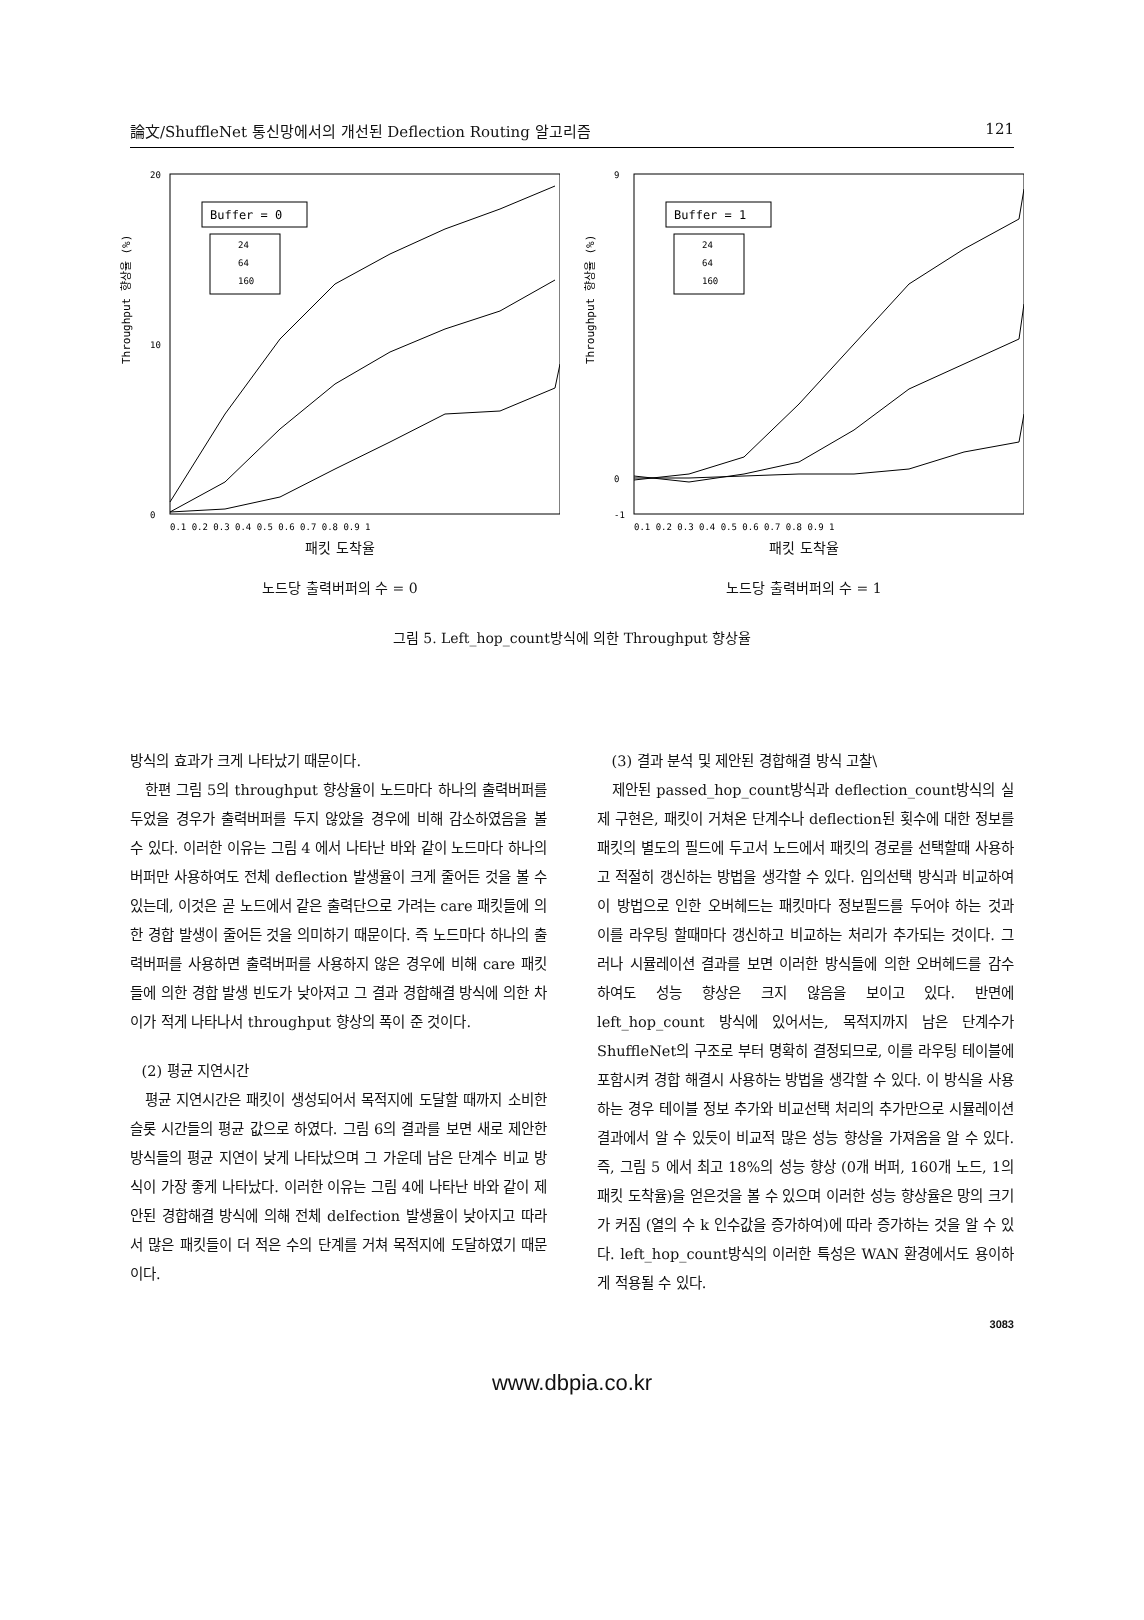論文/ShuffleNet 통신망에서의 개선된 Deflection Routing 알고리즘 121
Throughput 향상율 (%)
20
0
10
Buffer = 0
24
64
160
0.1 0.2 0.3 0.4 0.5 0.6 0.7 0.8 0.9 1
패킷 도착율
노드당 출력버퍼의 수 = 0
Throughput 향상율 (%)
9
-1
0
Buffer = 1
24
64
160
0.1 0.2 0.3 0.4 0.5 0.6 0.7 0.8 0.9 1
패킷 도착율
노드당 출력버퍼의 수 = 1
그림 5. Left_hop_count방식에 의한 Throughput 향상율
방식의 효과가 크게 나타났기 때문이다.
한편 그림 5의 throughput 향상율이 노드마다 하나의 출력버퍼를 두었을 경우가 출력버퍼를 두지 않았을 경우에 비해 감소하였음을 볼 수 있다. 이러한 이유는 그림 4 에서 나타난 바와 같이 노드마다 하나의 버퍼만 사용하여도 전체 deflection 발생율이 크게 줄어든 것을 볼 수 있는데, 이것은 곧 노드에서 같은 출력단으로 가려는 care 패킷들에 의한 경합 발생이 줄어든 것을 의미하기 때문이다. 즉 노드마다 하나의 출력버퍼를 사용하면 출력버퍼를 사용하지 않은 경우에 비해 care 패킷들에 의한 경합 발생 빈도가 낮아져고 그 결과 경합해결 방식에 의한 차이가 적게 나타나서 throughput 향상의 폭이 준 것이다.
(2) 평균 지연시간
평균 지연시간은 패킷이 생성되어서 목적지에 도달할 때까지 소비한 슬롯 시간들의 평균 값으로 하였다. 그림 6의 결과를 보면 새로 제안한 방식들의 평균 지연이 낮게 나타났으며 그 가운데 남은 단계수 비교 방식이 가장 좋게 나타났다. 이러한 이유는 그림 4에 나타난 바와 같이 제안된 경합해결 방식에 의해 전체 delfection 발생율이 낮아지고 따라서 많은 패킷들이 더 적은 수의 단계를 거쳐 목적지에 도달하였기 때문이다.
(3) 결과 분석 및 제안된 경합해결 방식 고찰\
제안된 passed_hop_count방식과 deflection_count방식의 실제 구현은, 패킷이 거쳐온 단계수나 deflection된 횟수에 대한 정보를 패킷의 별도의 필드에 두고서 노드에서 패킷의 경로를 선택할때 사용하고 적절히 갱신하는 방법을 생각할 수 있다. 임의선택 방식과 비교하여 이 방법으로 인한 오버헤드는 패킷마다 정보필드를 두어야 하는 것과 이를 라우팅 할때마다 갱신하고 비교하는 처리가 추가되는 것이다. 그러나 시뮬레이션 결과를 보면 이러한 방식들에 의한 오버헤드를 감수 하여도 성능 향상은 크지 않음을 보이고 있다. 반면에 left_hop_count 방식에 있어서는, 목적지까지 남은 단계수가 ShuffleNet의 구조로 부터 명확히 결정되므로, 이를 라우팅 테이블에 포함시켜 경합 해결시 사용하는 방법을 생각할 수 있다. 이 방식을 사용하는 경우 테이블 정보 추가와 비교선택 처리의 추가만으로 시뮬레이션 결과에서 알 수 있듯이 비교적 많은 성능 향상을 가져옴을 알 수 있다. 즉, 그림 5 에서 최고 18%의 성능 향상 (0개 버퍼, 160개 노드, 1의 패킷 도착율)을 얻은것을 볼 수 있으며 이러한 성능 향상율은 망의 크기가 커짐 (열의 수 k 인수값을 증가하여)에 따라 증가하는 것을 알 수 있다. left_hop_count방식의 이러한 특성은 WAN 환경에서도 용이하게 적용될 수 있다.
3083
www.dbpia.co.kr